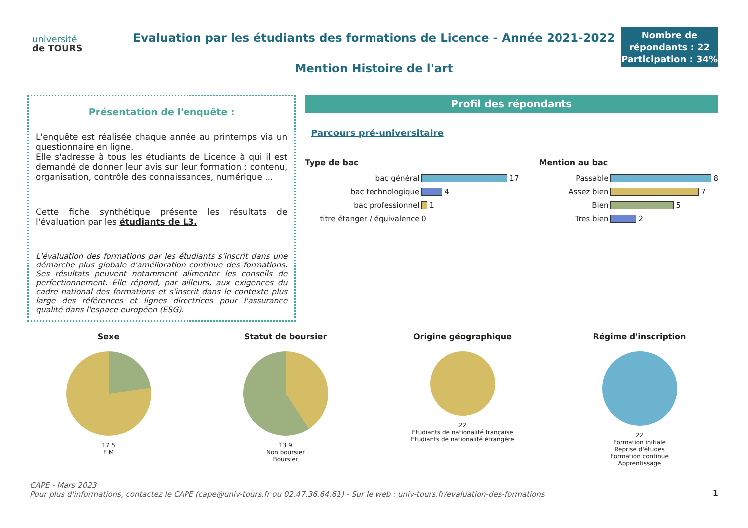université
de TOURS
Evaluation par les étudiants des formations de Licence - Année 2021-2022
Mention Histoire de l'art
Nombre de répondants : 22
Participation : 34%
Présentation de l'enquête :
L'enquête est réalisée chaque année au printemps via un questionnaire en ligne.
Elle s'adresse à tous les étudiants de Licence à qui il est demandé de donner leur avis sur leur formation : contenu, organisation, contrôle des connaissances, numérique ...
Cette fiche synthétique présente les résultats de l'évaluation par les étudiants de L3.
L'évaluation des formations par les étudiants s'inscrit dans une démarche plus globale d'amélioration continue des formations. Ses résultats peuvent notamment alimenter les conseils de perfectionnement. Elle répond, par ailleurs, aux exigences du cadre national des formations et s'inscrit dans le contexte plus large des références et lignes directrices pour l'assurance qualité dans l'espace européen (ESG).
Profil des répondants
Parcours pré-universitaire
Type de bac
bac général 17
bac technologique 4
bac professionnel 1
titre étanger / équivalence 0
Mention au bac
Passable 8
Assez bien 7
Bien 5
Tres bien 2
Sexe
17 5
F M
Statut de boursier
13 9
Non boursier
Boursier
Origine géographique
22
Etudiants de nationalité française
Etudiants de nationalité étrangère
Régime d'inscription
22
Formation initiale
Reprise d'études
Formation continue
Apprentissage
CAPE - Mars 2023
Pour plus d'informations, contactez le CAPE (cape@univ-tours.fr ou 02.47.36.64.61) - Sur le web : univ-tours.fr/evaluation-des-formations
1